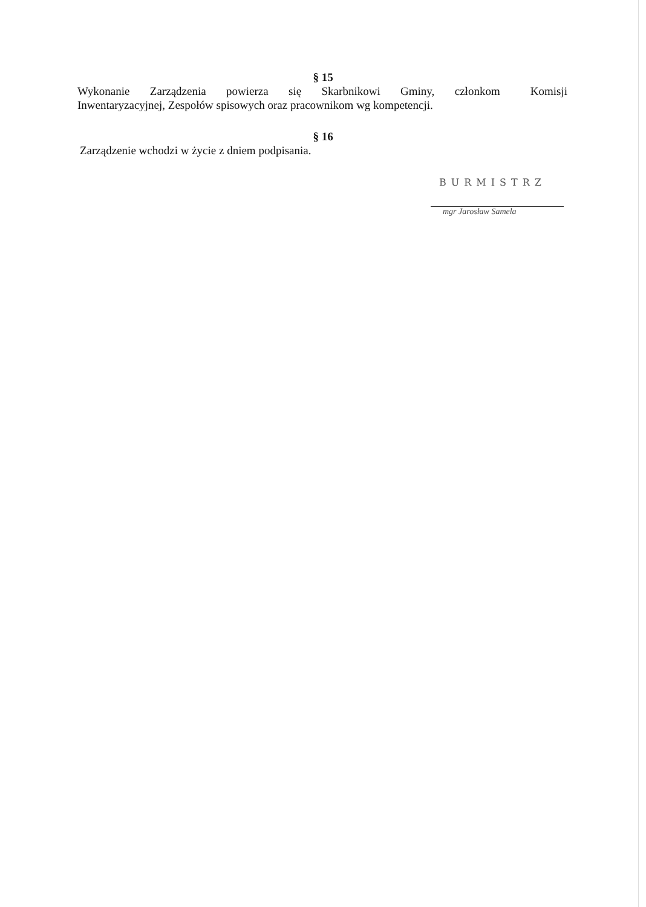§ 15
Wykonanie Zarządzenia powierza się Skarbnikowi Gminy, członkom Komisji Inwentaryzacyjnej, Zespołów spisowych oraz pracownikom wg kompetencji.
§ 16
Zarządzenie wchodzi w życie z dniem podpisania.
BURMISTRZ
mgr Jarosław Samela